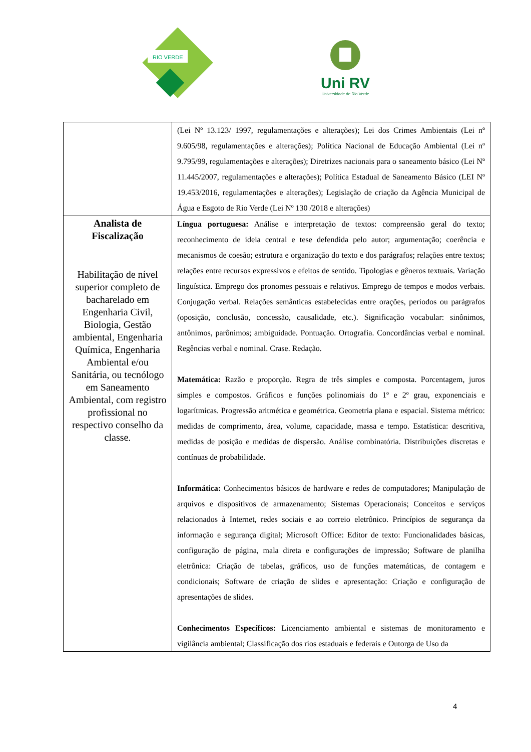RIO VERDE
Uni RV
Universidade de Rio Verde
| | (Lei Nº 13.123/ 1997, regulamentações e alterações); Lei dos Crimes Ambientais (Lei nº 9.605/98, regulamentações e alterações); Política Nacional de Educação Ambiental (Lei nº 9.795/99, regulamentações e alterações); Diretrizes nacionais para o saneamento básico (Lei Nº 11.445/2007, regulamentações e alterações); Política Estadual de Saneamento Básico (LEI Nº 19.453/2016, regulamentações e alterações); Legislação de criação da Agência Municipal de Água e Esgoto de Rio Verde (Lei Nº 130 /2018 e alterações) |
| Analista de Fiscalização Habilitação de nível superior completo de bacharelado em Engenharia Civil, Biologia, Gestão ambiental, Engenharia Química, Engenharia Ambiental e/ou Sanitária, ou tecnólogo em Saneamento Ambiental, com registro profissional no respectivo conselho da classe. | Língua portuguesa: Análise e interpretação de textos: compreensão geral do texto; reconhecimento de ideia central e tese defendida pelo autor; argumentação; coerência e mecanismos de coesão; estrutura e organização do texto e dos parágrafos; relações entre textos; relações entre recursos expressivos e efeitos de sentido. Tipologias e gêneros textuais. Variação linguística. Emprego dos pronomes pessoais e relativos. Emprego de tempos e modos verbais. Conjugação verbal. Relações semânticas estabelecidas entre orações, períodos ou parágrafos (oposição, conclusão, concessão, causalidade, etc.). Significação vocabular: sinônimos, antônimos, parônimos; ambiguidade. Pontuação. Ortografia. Concordâncias verbal e nominal. Regências verbal e nominal. Crase. Redação. Matemática: Razão e proporção. Regra de três simples e composta. Porcentagem, juros simples e compostos. Gráficos e funções polinomiais do 1º e 2º grau, exponenciais e logarítmicas. Progressão aritmética e geométrica. Geometria plana e espacial. Sistema métrico: medidas de comprimento, área, volume, capacidade, massa e tempo. Estatística: descritiva, medidas de posição e medidas de dispersão. Análise combinatória. Distribuições discretas e contínuas de probabilidade. Informática: Conhecimentos básicos de hardware e redes de computadores; Manipulação de arquivos e dispositivos de armazenamento; Sistemas Operacionais; Conceitos e serviços relacionados à Internet, redes sociais e ao correio eletrônico. Princípios de segurança da informação e segurança digital; Microsoft Office: Editor de texto: Funcionalidades básicas, configuração de página, mala direta e configurações de impressão; Software de planilha eletrônica: Criação de tabelas, gráficos, uso de funções matemáticas, de contagem e condicionais; Software de criação de slides e apresentação: Criação e configuração de apresentações de slides. Conhecimentos Específicos: Licenciamento ambiental e sistemas de monitoramento e vigilância ambiental; Classificação dos rios estaduais e federais e Outorga de Uso da |
4